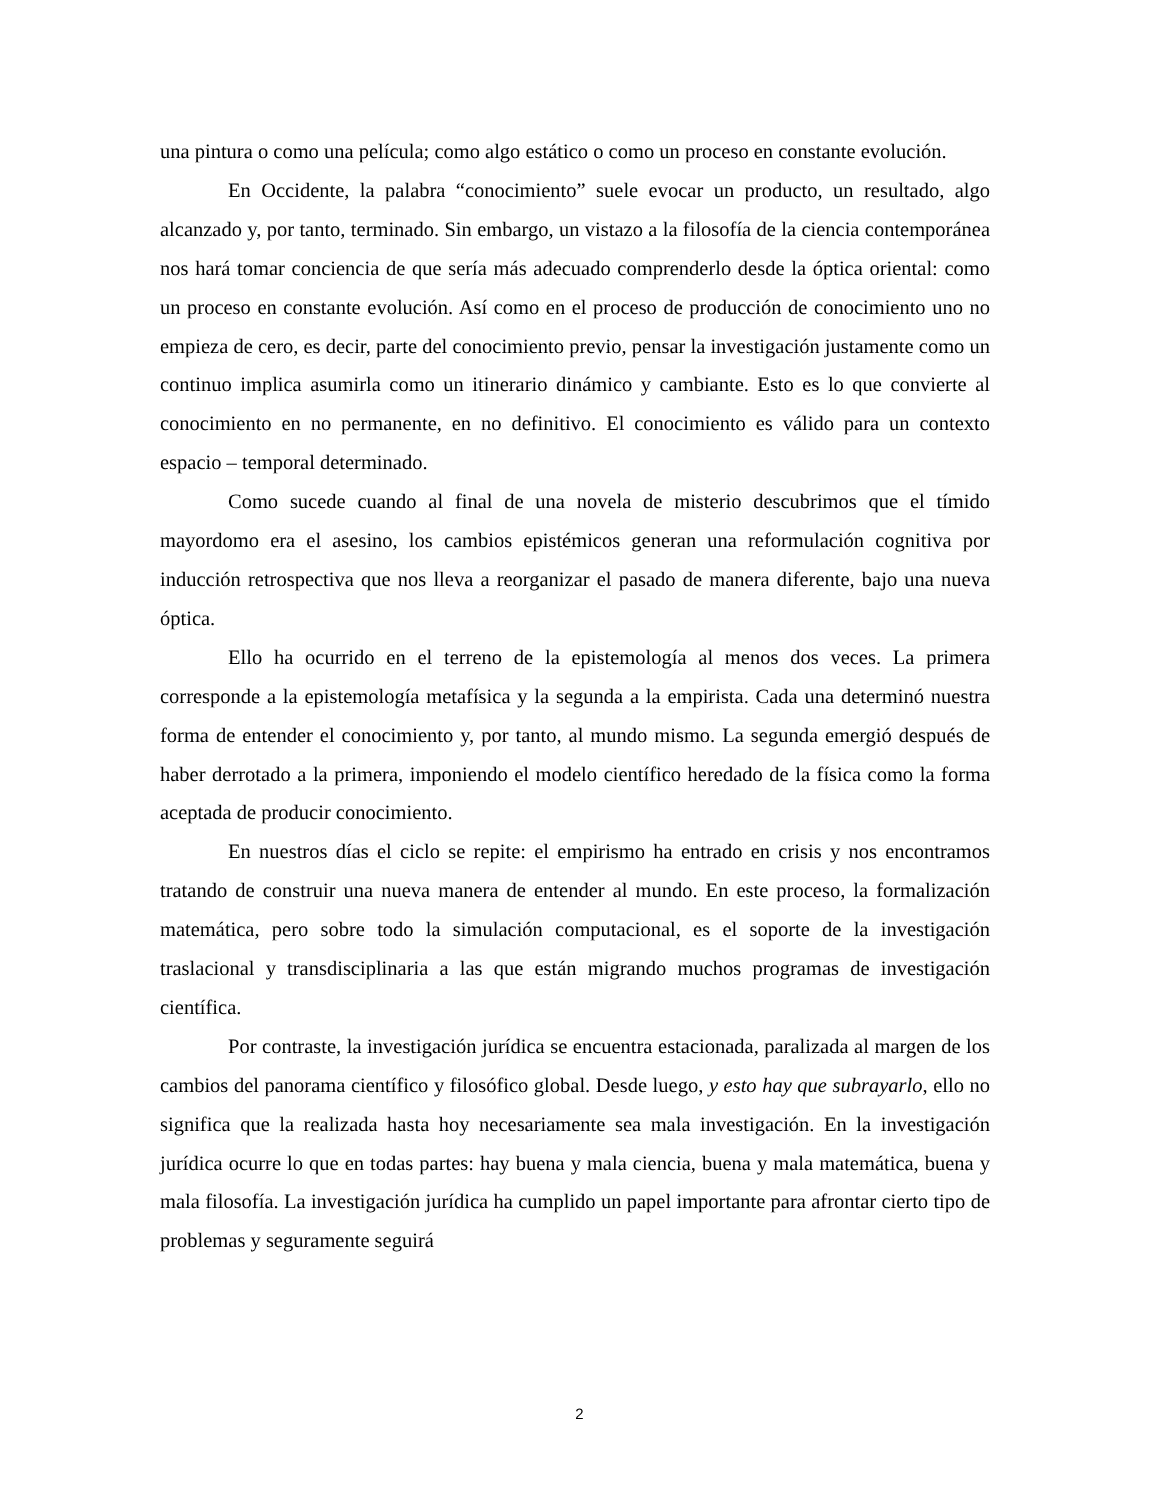una pintura o como una película; como algo estático o como un proceso en constante evolución.
En Occidente, la palabra “conocimiento” suele evocar un producto, un resultado, algo alcanzado y, por tanto, terminado. Sin embargo, un vistazo a la filosofía de la ciencia contemporánea nos hará tomar conciencia de que sería más adecuado comprenderlo desde la óptica oriental: como un proceso en constante evolución. Así como en el proceso de producción de conocimiento uno no empieza de cero, es decir, parte del conocimiento previo, pensar la investigación justamente como un continuo implica asumirla como un itinerario dinámico y cambiante. Esto es lo que convierte al conocimiento en no permanente, en no definitivo. El conocimiento es válido para un contexto espacio – temporal determinado.
Como sucede cuando al final de una novela de misterio descubrimos que el tímido mayordomo era el asesino, los cambios epistémicos generan una reformulación cognitiva por inducción retrospectiva que nos lleva a reorganizar el pasado de manera diferente, bajo una nueva óptica.
Ello ha ocurrido en el terreno de la epistemología al menos dos veces. La primera corresponde a la epistemología metafísica y la segunda a la empirista. Cada una determinó nuestra forma de entender el conocimiento y, por tanto, al mundo mismo. La segunda emergió después de haber derrotado a la primera, imponiendo el modelo científico heredado de la física como la forma aceptada de producir conocimiento.
En nuestros días el ciclo se repite: el empirismo ha entrado en crisis y nos encontramos tratando de construir una nueva manera de entender al mundo. En este proceso, la formalización matemática, pero sobre todo la simulación computacional, es el soporte de la investigación traslacional y transdisciplinaria a las que están migrando muchos programas de investigación científica.
Por contraste, la investigación jurídica se encuentra estacionada, paralizada al margen de los cambios del panorama científico y filosófico global. Desde luego, y esto hay que subrayarlo, ello no significa que la realizada hasta hoy necesariamente sea mala investigación. En la investigación jurídica ocurre lo que en todas partes: hay buena y mala ciencia, buena y mala matemática, buena y mala filosofía. La investigación jurídica ha cumplido un papel importante para afrontar cierto tipo de problemas y seguramente seguirá
2